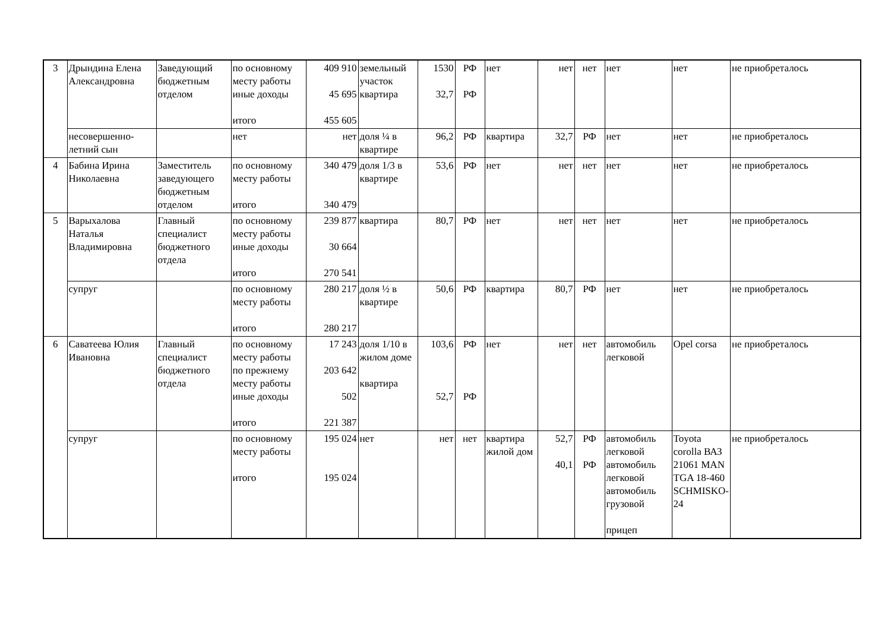| 3 | Дрындина Елена Александровна | Заведующий бюджетным отделом | по основному месту работы иные доходы итого | 409 910 45 695 455 605 | земельный участок квартира | 1530 32,7 | РФ РФ | нет | нет | нет | нет | нет | не приобреталось |
| | несовершенно-летний сын | | нет | нет | доля ¼ в квартире | 96,2 | РФ | квартира | 32,7 | РФ | нет | нет | не приобреталось |
| 4 | Бабина Ирина Николаевна | Заместитель заведующего бюджетным отделом | по основному месту работы итого | 340 479 340 479 | доля 1/3 в квартире | 53,6 | РФ | нет | нет | нет | нет | нет | не приобреталось |
| 5 | Варыхалова Наталья Владимировна | Главный специалист бюджетного отдела | по основному месту работы иные доходы итого | 239 877 30 664 270 541 | квартира | 80,7 | РФ | нет | нет | нет | нет | нет | не приобреталось |
| | супруг | | по основному месту работы итого | 280 217 280 217 | доля ½ в квартире | 50,6 | РФ | квартира | 80,7 | РФ | нет | нет | не приобреталось |
| 6 | Саватеева Юлия Ивановна | Главный специалист бюджетного отдела | по основному месту работы по прежнему месту работы иные доходы итого | 17 243 203 642 502 221 387 | доля 1/10 в жилом доме квартира | 103,6 52,7 | РФ РФ | нет | нет | нет | автомобиль легковой | Opel corsa | не приобреталось |
| | супруг | | по основному месту работы итого | 195 024 195 024 | нет | нет | нет | квартира жилой дом | 52,7 40,1 | РФ РФ | автомобиль легковой автомобиль легковой автомобиль грузовой прицеп | Toyota corolla ВАЗ 21061 MAN TGA 18-460 SCHMISKO-24 | не приобреталось |